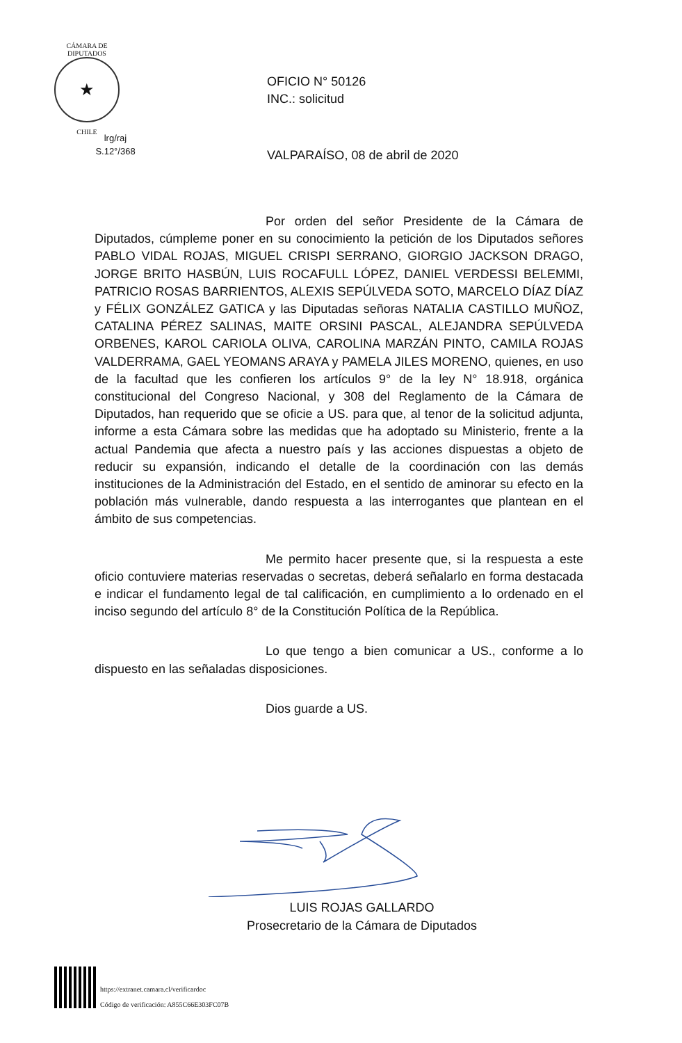CÁMARA DE DIPUTADOS
★
CHILE
OFICIO N° 50126
INC.: solicitud
lrg/raj
S.12°/368
VALPARAÍSO, 08 de abril de 2020
Por orden del señor Presidente de la Cámara de Diputados, cúmpleme poner en su conocimiento la petición de los Diputados señores PABLO VIDAL ROJAS, MIGUEL CRISPI SERRANO, GIORGIO JACKSON DRAGO, JORGE BRITO HASBÚN, LUIS ROCAFULL LÓPEZ, DANIEL VERDESSI BELEMMI, PATRICIO ROSAS BARRIENTOS, ALEXIS SEPÚLVEDA SOTO, MARCELO DÍAZ DÍAZ y FÉLIX GONZÁLEZ GATICA y las Diputadas señoras NATALIA CASTILLO MUÑOZ, CATALINA PÉREZ SALINAS, MAITE ORSINI PASCAL, ALEJANDRA SEPÚLVEDA ORBENES, KAROL CARIOLA OLIVA, CAROLINA MARZÁN PINTO, CAMILA ROJAS VALDERRAMA, GAEL YEOMANS ARAYA y PAMELA JILES MORENO, quienes, en uso de la facultad que les confieren los artículos 9° de la ley N° 18.918, orgánica constitucional del Congreso Nacional, y 308 del Reglamento de la Cámara de Diputados, han requerido que se oficie a US. para que, al tenor de la solicitud adjunta, informe a esta Cámara sobre las medidas que ha adoptado su Ministerio, frente a la actual Pandemia que afecta a nuestro país y las acciones dispuestas a objeto de reducir su expansión, indicando el detalle de la coordinación con las demás instituciones de la Administración del Estado, en el sentido de aminorar su efecto en la población más vulnerable, dando respuesta a las interrogantes que plantean en el ámbito de sus competencias.
Me permito hacer presente que, si la respuesta a este oficio contuviere materias reservadas o secretas, deberá señalarlo en forma destacada e indicar el fundamento legal de tal calificación, en cumplimiento a lo ordenado en el inciso segundo del artículo 8° de la Constitución Política de la República.
Lo que tengo a bien comunicar a US., conforme a lo dispuesto en las señaladas disposiciones.
Dios guarde a US.
LUIS ROJAS GALLARDO
Prosecretario de la Cámara de Diputados
https://extranet.camara.cl/verificardoc
Código de verificación: A855C66E303FC07B